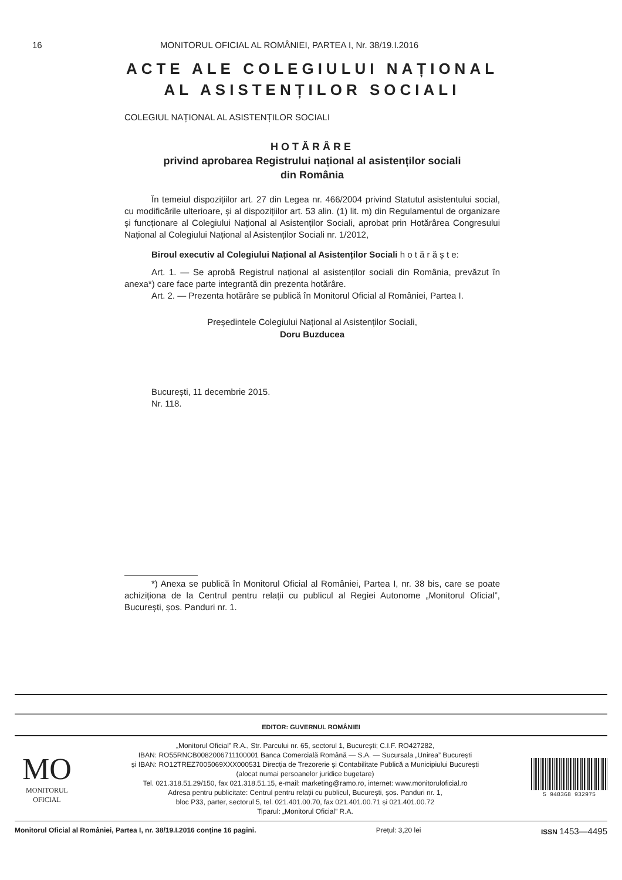16 MONITORUL OFICIAL AL ROMÂNIEI, PARTEA I, Nr. 38/19.I.2016
ACTE ALE COLEGIULUI NAȚIONAL
AL ASISTENȚILOR SOCIALI
COLEGIUL NAȚIONAL AL ASISTENȚILOR SOCIALI
HOTĂRÂRE
privind aprobarea Registrului național al asistenților sociali
din România
În temeiul dispozițiilor art. 27 din Legea nr. 466/2004 privind Statutul asistentului social, cu modificările ulterioare, și al dispozițiilor art. 53 alin. (1) lit. m) din Regulamentul de organizare și funcționare al Colegiului Național al Asistenților Sociali, aprobat prin Hotărârea Congresului Național al Colegiului Național al Asistenților Sociali nr. 1/2012,
Biroul executiv al Colegiului Național al Asistenților Sociali h o t ă r ă ș t e:
Art. 1. — Se aprobă Registrul național al asistenților sociali din România, prevăzut în anexa*) care face parte integrantă din prezenta hotărâre.
Art. 2. — Prezenta hotărâre se publică în Monitorul Oficial al României, Partea I.
Președintele Colegiului Național al Asistenților Sociali,
Doru Buzducea
București, 11 decembrie 2015.
Nr. 118.
*) Anexa se publică în Monitorul Oficial al României, Partea I, nr. 38 bis, care se poate achiziționa de la Centrul pentru relații cu publicul al Regiei Autonome „Monitorul Oficial”, București, șos. Panduri nr. 1.
EDITOR: GUVERNUL ROMÂNIEI
MO
MONITORUL
OFICIAL
„Monitorul Oficial” R.A., Str. Parcului nr. 65, sectorul 1, București; C.I.F. RO427282,
IBAN: RO55RNCB0082006711100001 Banca Comercială Română — S.A. — Sucursala „Unirea” București
și IBAN: RO12TREZ7005069XXX000531 Direcția de Trezorerie și Contabilitate Publică a Municipiului București
(alocat numai persoanelor juridice bugetare)
Tel. 021.318.51.29/150, fax 021.318.51.15, e-mail: marketing@ramo.ro, internet: www.monitoruloficial.ro
Adresa pentru publicitate: Centrul pentru relații cu publicul, București, șos. Panduri nr. 1,
bloc P33, parter, sectorul 5, tel. 021.401.00.70, fax 021.401.00.71 și 021.401.00.72
Tiparul: „Monitorul Oficial” R.A.
5 948368 932975
Monitorul Oficial al României, Partea I, nr. 38/19.I.2016 conține 16 pagini. Prețul: 3,20 lei ISSN 1453—4495